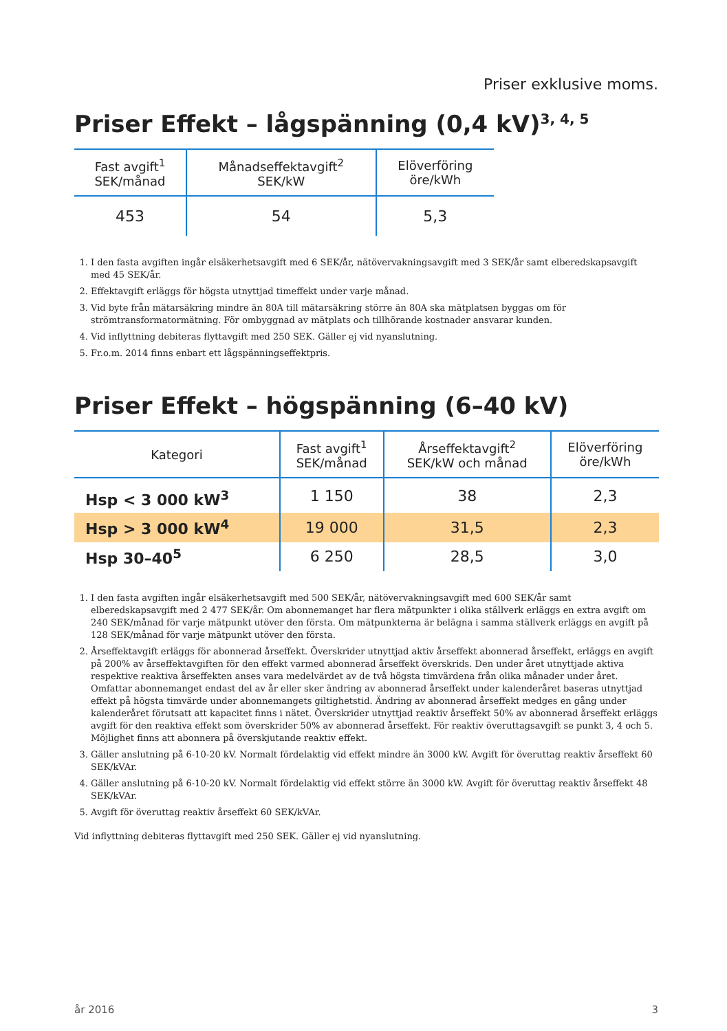Priser exklusive moms.
Priser Effekt – lågspänning (0,4 kV)<sup>3, 4, 5</sup>
| Fast avgift<sup>1</sup> SEK/månad | Månadseffektavgift<sup>2</sup> SEK/kW | Elöverföring öre/kWh |
| --- | --- | --- |
| 453 | 54 | 5,3 |
1. I den fasta avgiften ingår elsäkerhetsavgift med 6 SEK/år, nätövervakningsavgift med 3 SEK/år samt elberedskapsavgift med 45 SEK/år.
2. Effektavgift erläggs för högsta utnyttjad timeffekt under varje månad.
3. Vid byte från mätarsäkring mindre än 80A till mätarsäkring större än 80A ska mätplatsen byggas om för strömtransformatormätning. För ombyggnad av mätplats och tillhörande kostnader ansvarar kunden.
4. Vid inflyttning debiteras flyttavgift med 250 SEK. Gäller ej vid nyanslutning.
5. Fr.o.m. 2014 finns enbart ett lågspänningseffektpris.
Priser Effekt – högspänning (6–40 kV)
| Kategori | Fast avgift<sup>1</sup> SEK/månad | Årseffektavgift<sup>2</sup> SEK/kW och månad | Elöverföring öre/kWh |
| --- | --- | --- | --- |
| Hsp < 3 000 kW<sup>3</sup> | 1 150 | 38 | 2,3 |
| Hsp > 3 000 kW<sup>4</sup> | 19 000 | 31,5 | 2,3 |
| Hsp 30–40<sup>5</sup> | 6 250 | 28,5 | 3,0 |
1. I den fasta avgiften ingår elsäkerhetsavgift med 500 SEK/år, nätövervakningsavgift med 600 SEK/år samt elberedskapsavgift med 2 477 SEK/år. Om abonnemanget har flera mätpunkter i olika ställverk erläggs en extra avgift om 240 SEK/månad för varje mätpunkt utöver den första. Om mätpunkterna är belägna i samma ställverk erläggs en avgift på 128 SEK/månad för varje mätpunkt utöver den första.
2. Årseffektavgift erläggs för abonnerad årseffekt. Överskrider utnyttjad aktiv årseffekt abonnerad årseffekt, erläggs en avgift på 200% av årseffektavgiften för den effekt varmed abonnerad årseffekt överskrids. Den under året utnyttjade aktiva respektive reaktiva årseffekten anses vara medelvärdet av de två högsta timvärdena från olika månader under året. Omfattar abonnemanget endast del av år eller sker ändring av abonnerad årseffekt under kalenderåret baseras utnyttjad effekt på högsta timvärde under abonnemangets giltighetstid. Ändring av abonnerad årseffekt medges en gång under kalenderåret förutsatt att kapacitet finns i nätet. Överskrider utnyttjad reaktiv årseffekt 50% av abonnerad årseffekt erläggs avgift för den reaktiva effekt som överskrider 50% av abonnerad årseffekt. För reaktiv överuttagsavgift se punkt 3, 4 och 5. Möjlighet finns att abonnera på överskjutande reaktiv effekt.
3. Gäller anslutning på 6-10-20 kV. Normalt fördelaktig vid effekt mindre än 3000 kW. Avgift för överuttag reaktiv årseffekt 60 SEK/kVAr.
4. Gäller anslutning på 6-10-20 kV. Normalt fördelaktig vid effekt större än 3000 kW. Avgift för överuttag reaktiv årseffekt 48 SEK/kVAr.
5. Avgift för överuttag reaktiv årseffekt 60 SEK/kVAr.
Vid inflyttning debiteras flyttavgift med 250 SEK. Gäller ej vid nyanslutning.
år 2016 3